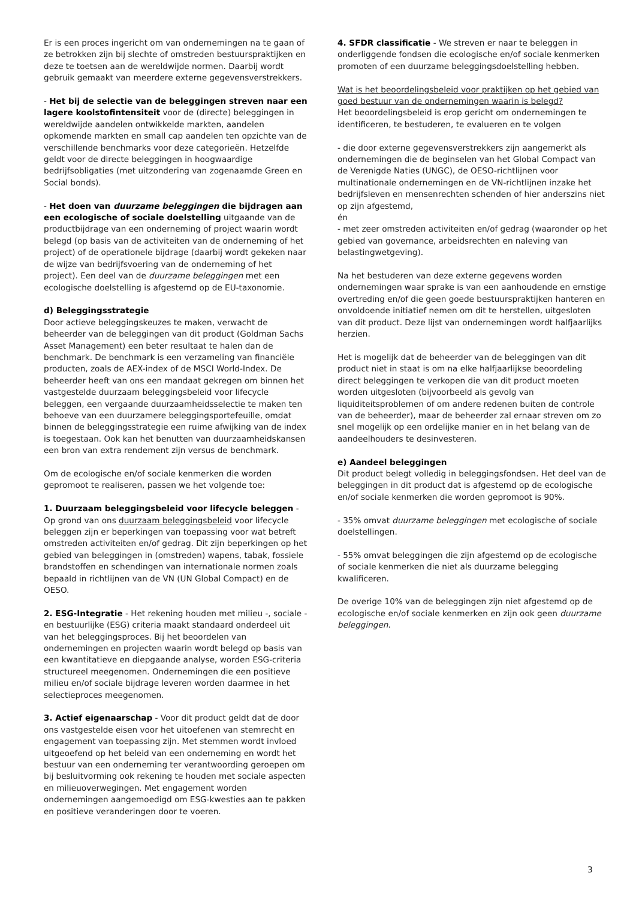Er is een proces ingericht om van ondernemingen na te gaan of ze betrokken zijn bij slechte of omstreden bestuurspraktijken en deze te toetsen aan de wereldwijde normen. Daarbij wordt gebruik gemaakt van meerdere externe gegevensverstrekkers.
- Het bij de selectie van de beleggingen streven naar een lagere koolstofintensiteit voor de (directe) beleggingen in wereldwijde aandelen ontwikkelde markten, aandelen opkomende markten en small cap aandelen ten opzichte van de verschillende benchmarks voor deze categorieën. Hetzelfde geldt voor de directe beleggingen in hoogwaardige bedrijfsobligaties (met uitzondering van zogenaamde Green en Social bonds).
- Het doen van duurzame beleggingen die bijdragen aan een ecologische of sociale doelstelling uitgaande van de productbijdrage van een onderneming of project waarin wordt belegd (op basis van de activiteiten van de onderneming of het project) of de operationele bijdrage (daarbij wordt gekeken naar de wijze van bedrijfsvoering van de onderneming of het project). Een deel van de duurzame beleggingen met een ecologische doelstelling is afgestemd op de EU-taxonomie.
d) Beleggingsstrategie
Door actieve beleggingskeuzes te maken, verwacht de beheerder van de beleggingen van dit product (Goldman Sachs Asset Management) een beter resultaat te halen dan de benchmark. De benchmark is een verzameling van financiële producten, zoals de AEX-index of de MSCI World-Index. De beheerder heeft van ons een mandaat gekregen om binnen het vastgestelde duurzaam beleggingsbeleid voor lifecycle beleggen, een vergaande duurzaamheidsselectie te maken ten behoeve van een duurzamere beleggingsportefeuille, omdat binnen de beleggingsstrategie een ruime afwijking van de index is toegestaan. Ook kan het benutten van duurzaamheidskansen een bron van extra rendement zijn versus de benchmark.
Om de ecologische en/of sociale kenmerken die worden gepromoot te realiseren, passen we het volgende toe:
1. Duurzaam beleggingsbeleid voor lifecycle beleggen - Op grond van ons duurzaam beleggingsbeleid voor lifecycle beleggen zijn er beperkingen van toepassing voor wat betreft omstreden activiteiten en/of gedrag. Dit zijn beperkingen op het gebied van beleggingen in (omstreden) wapens, tabak, fossiele brandstoffen en schendingen van internationale normen zoals bepaald in richtlijnen van de VN (UN Global Compact) en de OESO.
2. ESG-Integratie - Het rekening houden met milieu -, sociale -en bestuurlijke (ESG) criteria maakt standaard onderdeel uit van het beleggingsproces. Bij het beoordelen van ondernemingen en projecten waarin wordt belegd op basis van een kwantitatieve en diepgaande analyse, worden ESG-criteria structureel meegenomen. Ondernemingen die een positieve milieu en/of sociale bijdrage leveren worden daarmee in het selectieproces meegenomen.
3. Actief eigenaarschap - Voor dit product geldt dat de door ons vastgestelde eisen voor het uitoefenen van stemrecht en engagement van toepassing zijn. Met stemmen wordt invloed uitgeoefend op het beleid van een onderneming en wordt het bestuur van een onderneming ter verantwoording geroepen om bij besluitvorming ook rekening te houden met sociale aspecten en milieuoverwegingen. Met engagement worden ondernemingen aangemoedigd om ESG-kwesties aan te pakken en positieve veranderingen door te voeren.
4. SFDR classificatie - We streven er naar te beleggen in onderliggende fondsen die ecologische en/of sociale kenmerken promoten of een duurzame beleggingsdoelstelling hebben.
Wat is het beoordelingsbeleid voor praktijken op het gebied van goed bestuur van de ondernemingen waarin is belegd?
Het beoordelingsbeleid is erop gericht om ondernemingen te identificeren, te bestuderen, te evalueren en te volgen
- die door externe gegevensverstrekkers zijn aangemerkt als ondernemingen die de beginselen van het Global Compact van de Verenigde Naties (UNGC), de OESO-richtlijnen voor multinationale ondernemingen en de VN-richtlijnen inzake het bedrijfsleven en mensenrechten schenden of hier anderszins niet op zijn afgestemd,
én
- met zeer omstreden activiteiten en/of gedrag (waaronder op het gebied van governance, arbeidsrechten en naleving van belastingwetgeving).
Na het bestuderen van deze externe gegevens worden ondernemingen waar sprake is van een aanhoudende en ernstige overtreding en/of die geen goede bestuurspraktijken hanteren en onvoldoende initiatief nemen om dit te herstellen, uitgesloten van dit product. Deze lijst van ondernemingen wordt halfjaarlijks herzien.
Het is mogelijk dat de beheerder van de beleggingen van dit product niet in staat is om na elke halfjaarlijkse beoordeling direct beleggingen te verkopen die van dit product moeten worden uitgesloten (bijvoorbeeld als gevolg van liquiditeitsproblemen of om andere redenen buiten de controle van de beheerder), maar de beheerder zal ernaar streven om zo snel mogelijk op een ordelijke manier en in het belang van de aandeelhouders te desinvesteren.
e) Aandeel beleggingen
Dit product belegt volledig in beleggingsfondsen. Het deel van de beleggingen in dit product dat is afgestemd op de ecologische en/of sociale kenmerken die worden gepromoot is 90%.
- 35% omvat duurzame beleggingen met ecologische of sociale doelstellingen.
- 55% omvat beleggingen die zijn afgestemd op de ecologische of sociale kenmerken die niet als duurzame belegging kwalificeren.
De overige 10% van de beleggingen zijn niet afgestemd op de ecologische en/of sociale kenmerken en zijn ook geen duurzame beleggingen.
3